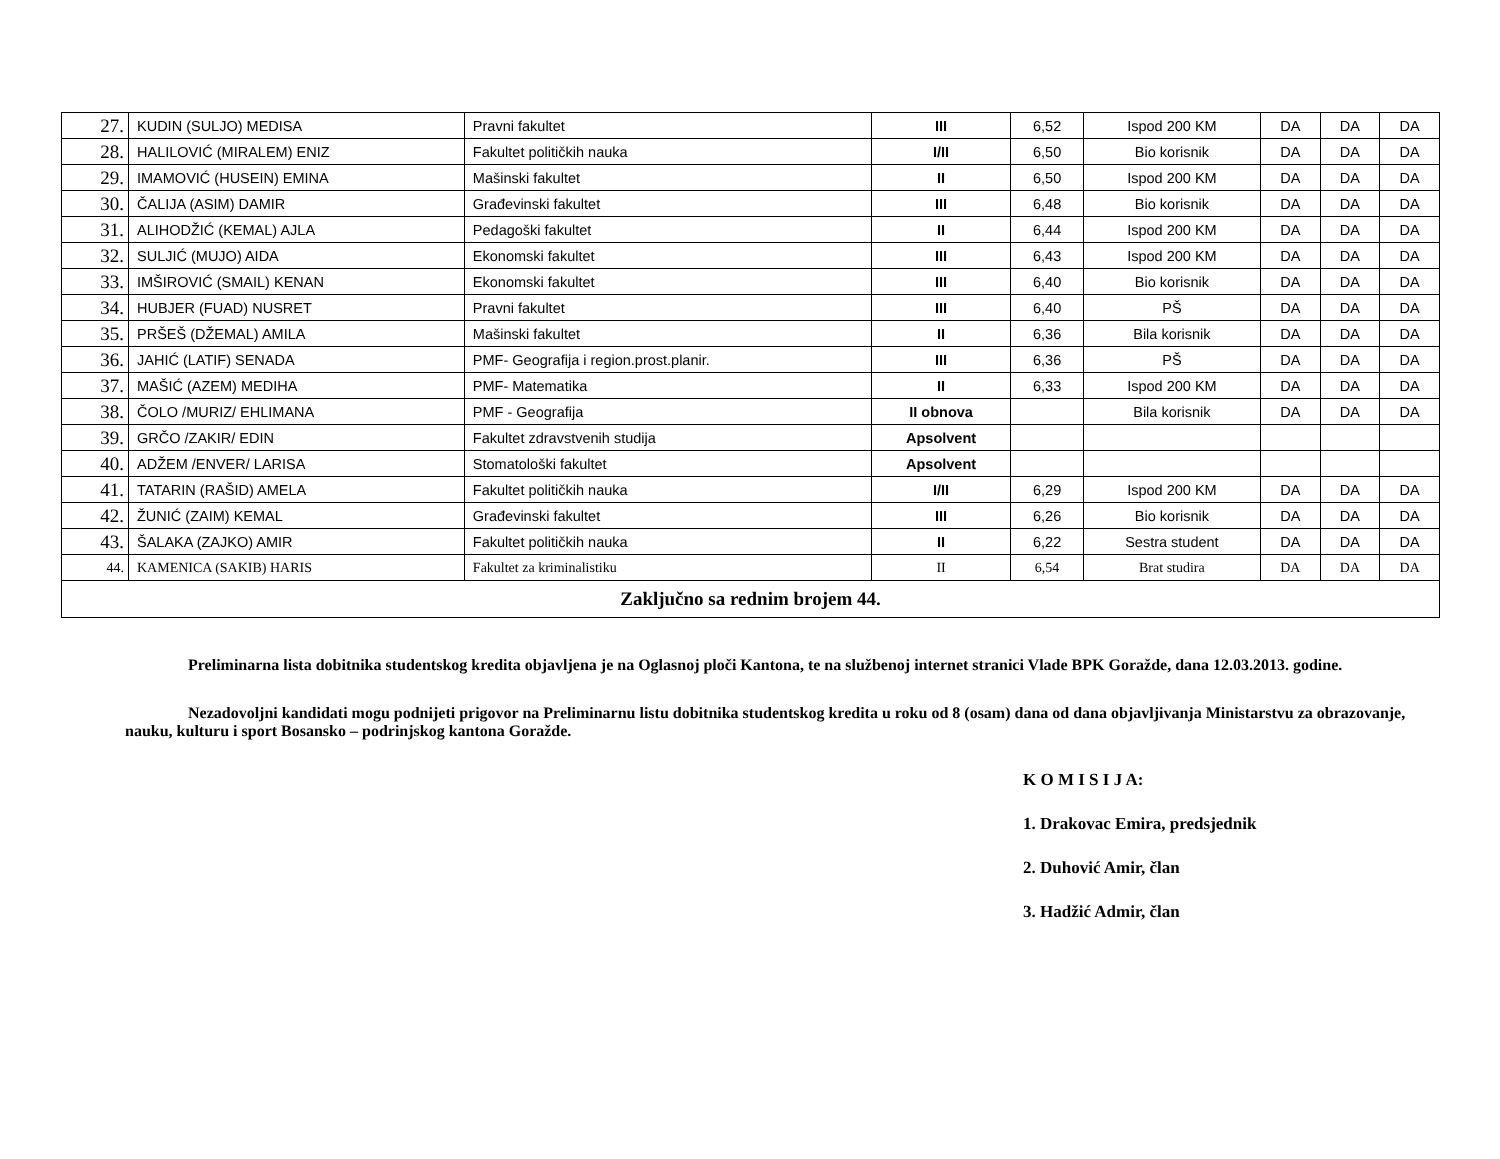| 27. | KUDIN (SULJO) MEDISA | Pravni fakultet | III | 6,52 | Ispod 200 KM | DA | DA | DA |
| 28. | HALILOVIĆ (MIRALEM) ENIZ | Fakultet političkih nauka | I/II | 6,50 | Bio korisnik | DA | DA | DA |
| 29. | IMAMOVIĆ (HUSEIN) EMINA | Mašinski fakultet | II | 6,50 | Ispod 200 KM | DA | DA | DA |
| 30. | ČALIJA (ASIM) DAMIR | Građevinski fakultet | III | 6,48 | Bio korisnik | DA | DA | DA |
| 31. | ALIHODŽIĆ (KEMAL) AJLA | Pedagoški fakultet | II | 6,44 | Ispod 200 KM | DA | DA | DA |
| 32. | SULJIĆ (MUJO) AIDA | Ekonomski fakultet | III | 6,43 | Ispod 200 KM | DA | DA | DA |
| 33. | IMŠIROVIĆ (SMAIL) KENAN | Ekonomski fakultet | III | 6,40 | Bio korisnik | DA | DA | DA |
| 34. | HUBJER (FUAD) NUSRET | Pravni fakultet | III | 6,40 | PŠ | DA | DA | DA |
| 35. | PRŠEŠ (DŽEMAL) AMILA | Mašinski fakultet | II | 6,36 | Bila korisnik | DA | DA | DA |
| 36. | JAHIĆ (LATIF) SENADA | PMF- Geografija i region.prost.planir. | III | 6,36 | PŠ | DA | DA | DA |
| 37. | MAŠIĆ (AZEM) MEDIHA | PMF- Matematika | II | 6,33 | Ispod 200 KM | DA | DA | DA |
| 38. | ČOLO /MURIZ/ EHLIMANA | PMF - Geografija | II obnova | | Bila korisnik | DA | DA | DA |
| 39. | GRČO /ZAKIR/ EDIN | Fakultet zdravstvenih studija | Apsolvent | | | | | |
| 40. | ADŽEM /ENVER/ LARISA | Stomatološki fakultet | Apsolvent | | | | | |
| 41. | TATARIN (RAŠID) AMELA | Fakultet političkih nauka | I/II | 6,29 | Ispod 200 KM | DA | DA | DA |
| 42. | ŽUNIĆ (ZAIM) KEMAL | Građevinski fakultet | III | 6,26 | Bio korisnik | DA | DA | DA |
| 43. | ŠALAKA (ZAJKO) AMIR | Fakultet političkih nauka | II | 6,22 | Sestra student | DA | DA | DA |
| 44. | KAMENICA (SAKIB) HARIS | Fakultet za kriminalistiku | II | 6,54 | Brat studira | DA | DA | DA |
| Zaključno sa rednim brojem 44. | | | | | | | | |
Preliminarna lista dobitnika studentskog kredita objavljena je na Oglasnoj ploči Kantona, te na službenoj internet stranici Vlade BPK Goražde, dana 12.03.2013. godine.
Nezadovoljni kandidati mogu podnijeti prigovor na Preliminarnu listu dobitnika studentskog kredita u roku od 8 (osam) dana od dana objavljivanja Ministarstvu za obrazovanje, nauku, kulturu i sport Bosansko – podrinjskog kantona Goražde.
K O M I S I J A:
1. Drakovac Emira, predsjednik
2. Duhović Amir, član
3. Hadžić Admir, član